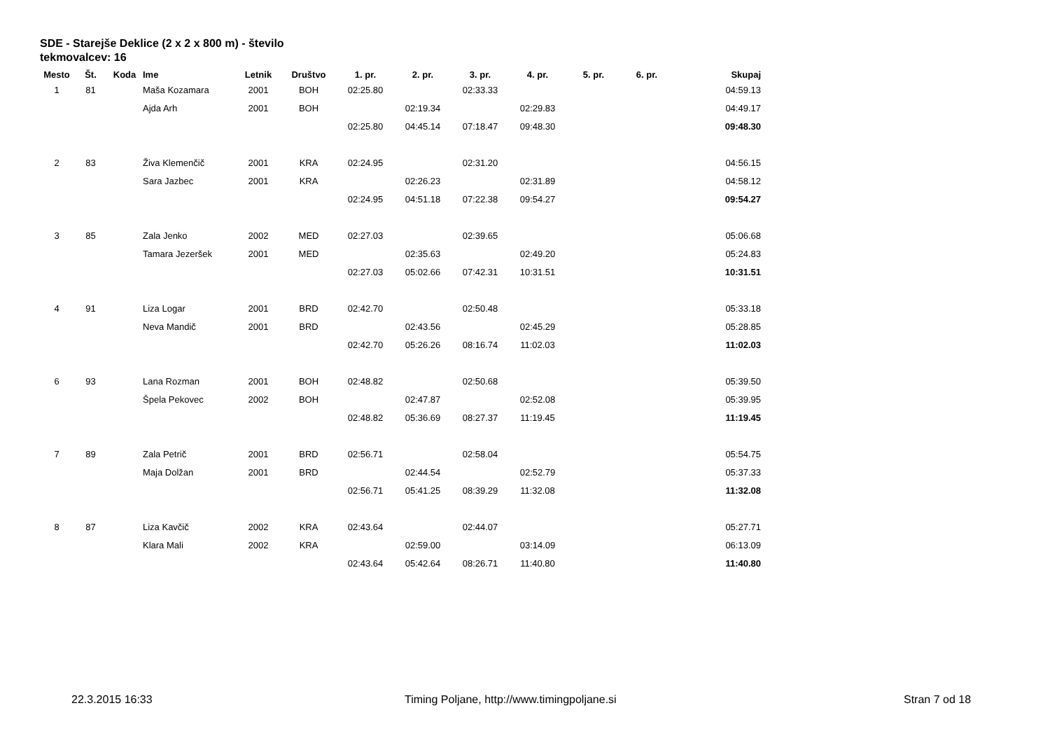SDE - Starejše Deklice (2 x 2 x 800 m) - število tekmovalcev: 16
| Mesto | Št. | Koda | Ime | Letnik | Društvo | 1. pr. | 2. pr. | 3. pr. | 4. pr. | 5. pr. | 6. pr. | Skupaj |
| --- | --- | --- | --- | --- | --- | --- | --- | --- | --- | --- | --- | --- |
| 1 | 81 | | Maša Kozamara | 2001 | BOH | 02:25.80 | | 02:33.33 | | | | 04:59.13 |
| | | | Ajda Arh | 2001 | BOH | | 02:19.34 | | 02:29.83 | | | 04:49.17 |
| | | | | | | 02:25.80 | 04:45.14 | 07:18.47 | 09:48.30 | | | 09:48.30 |
| 2 | 83 | | Živa Klemenčič | 2001 | KRA | 02:24.95 | | 02:31.20 | | | | 04:56.15 |
| | | | Sara Jazbec | 2001 | KRA | | 02:26.23 | | 02:31.89 | | | 04:58.12 |
| | | | | | | 02:24.95 | 04:51.18 | 07:22.38 | 09:54.27 | | | 09:54.27 |
| 3 | 85 | | Zala Jenko | 2002 | MED | 02:27.03 | | 02:39.65 | | | | 05:06.68 |
| | | | Tamara Jezeršek | 2001 | MED | | 02:35.63 | | 02:49.20 | | | 05:24.83 |
| | | | | | | 02:27.03 | 05:02.66 | 07:42.31 | 10:31.51 | | | 10:31.51 |
| 4 | 91 | | Liza Logar | 2001 | BRD | 02:42.70 | | 02:50.48 | | | | 05:33.18 |
| | | | Neva Mandič | 2001 | BRD | | 02:43.56 | | 02:45.29 | | | 05:28.85 |
| | | | | | | 02:42.70 | 05:26.26 | 08:16.74 | 11:02.03 | | | 11:02.03 |
| 6 | 93 | | Lana Rozman | 2001 | BOH | 02:48.82 | | 02:50.68 | | | | 05:39.50 |
| | | | Špela Pekovec | 2002 | BOH | | 02:47.87 | | 02:52.08 | | | 05:39.95 |
| | | | | | | 02:48.82 | 05:36.69 | 08:27.37 | 11:19.45 | | | 11:19.45 |
| 7 | 89 | | Zala Petrič | 2001 | BRD | 02:56.71 | | 02:58.04 | | | | 05:54.75 |
| | | | Maja Dolžan | 2001 | BRD | | 02:44.54 | | 02:52.79 | | | 05:37.33 |
| | | | | | | 02:56.71 | 05:41.25 | 08:39.29 | 11:32.08 | | | 11:32.08 |
| 8 | 87 | | Liza Kavčič | 2002 | KRA | 02:43.64 | | 02:44.07 | | | | 05:27.71 |
| | | | Klara Mali | 2002 | KRA | | 02:59.00 | | 03:14.09 | | | 06:13.09 |
| | | | | | | 02:43.64 | 05:42.64 | 08:26.71 | 11:40.80 | | | 11:40.80 |
22.3.2015 16:33 Timing Poljane, http://www.timingpoljane.si Stran 7 od 18